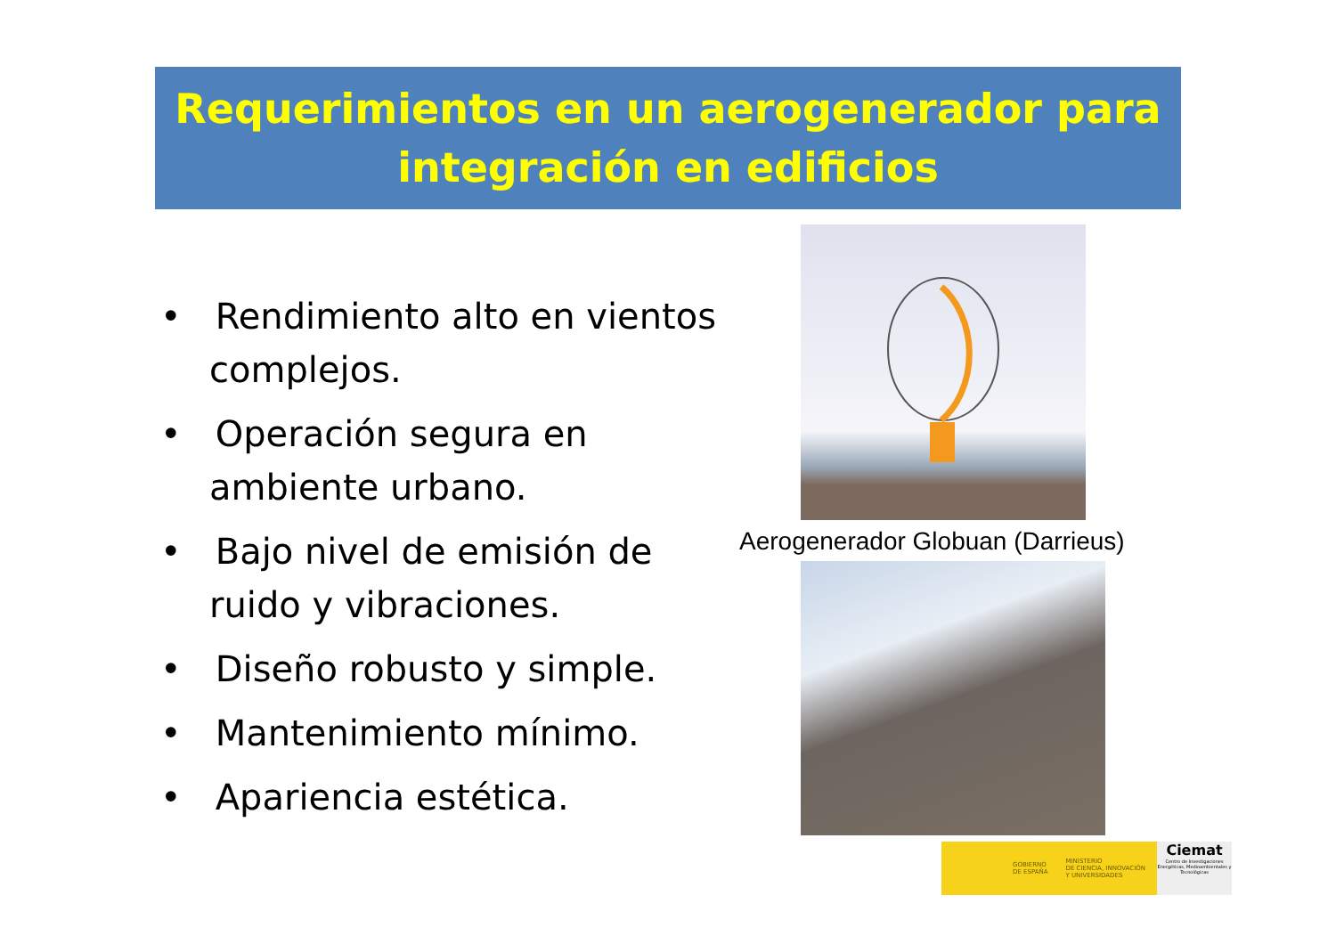Requerimientos en un aerogenerador para
integración en edificios
• Rendimiento alto en vientos complejos.
• Operación segura en ambiente urbano.
• Bajo nivel de emisión de ruido y vibraciones.
• Diseño robusto y simple.
• Mantenimiento mínimo.
• Apariencia estética.
Aerogenerador Globuan (Darrieus)
GOBIERNO
DE ESPAÑA MINISTERIO
DE CIENCIA, INNOVACIÓN
Y UNIVERSIDADES
Ciemat
Centro de Investigaciones Energéticas, Medioambientales y Tecnológicas